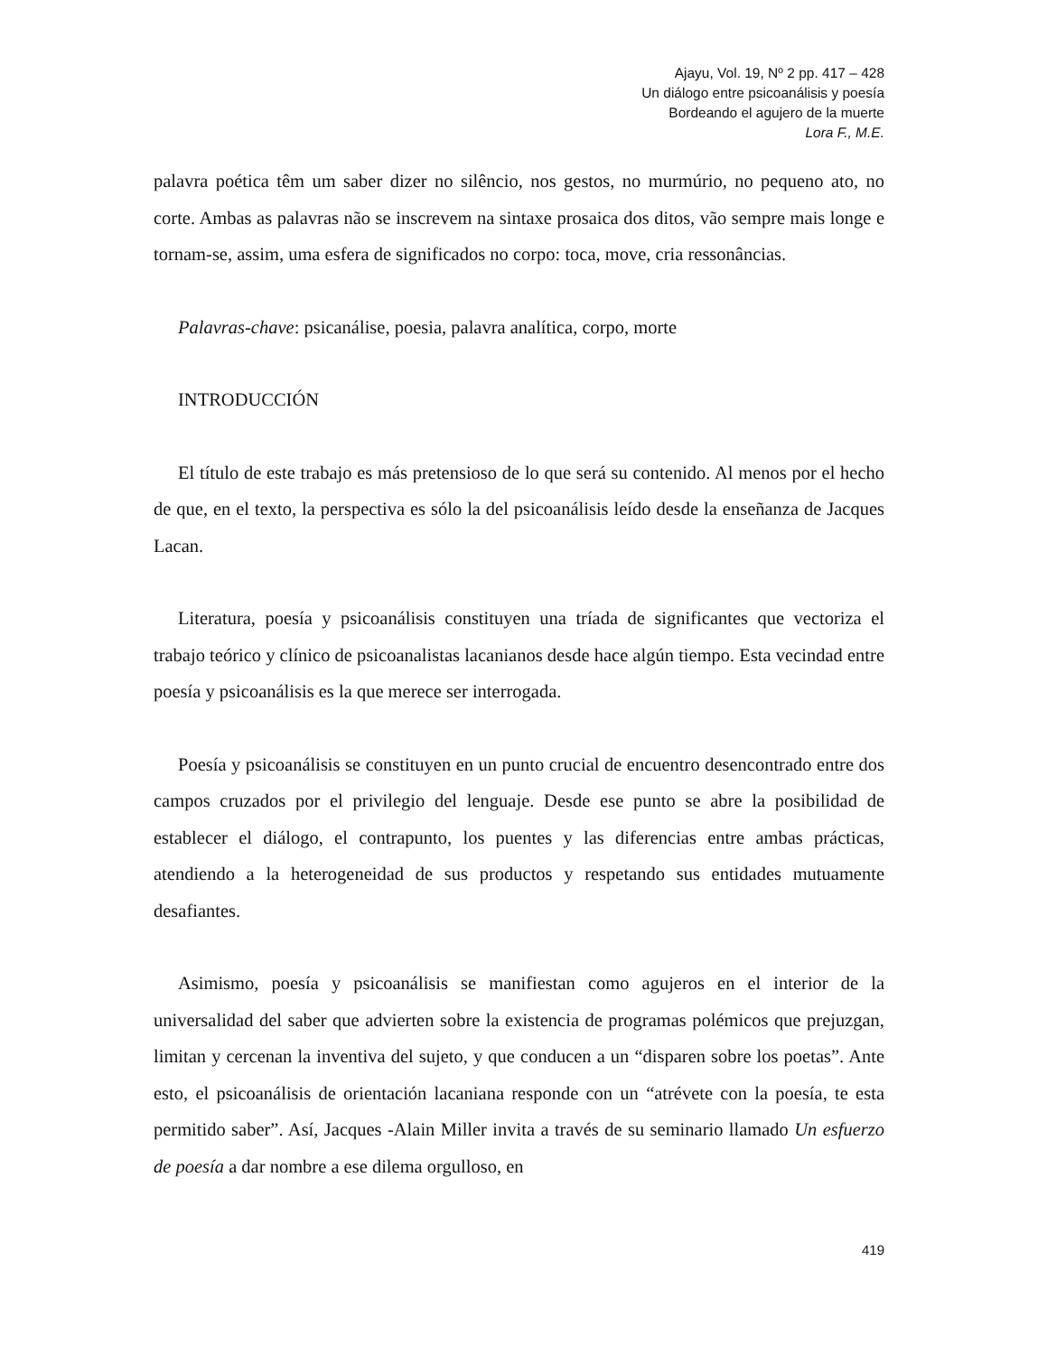Ajayu, Vol. 19, Nº 2 pp. 417 – 428
Un diálogo entre psicoanálisis y poesía
Bordeando el agujero de la muerte
Lora F., M.E.
palavra poética têm um saber dizer no silêncio, nos gestos, no murmúrio, no pequeno ato, no corte. Ambas as palavras não se inscrevem na sintaxe prosaica dos ditos, vão sempre mais longe e tornam-se, assim, uma esfera de significados no corpo: toca, move, cria ressonâncias.
Palavras-chave: psicanálise, poesia, palavra analítica, corpo, morte
INTRODUCCIÓN
El título de este trabajo es más pretensioso de lo que será su contenido. Al menos por el hecho de que, en el texto, la perspectiva es sólo la del psicoanálisis leído desde la enseñanza de Jacques Lacan.
Literatura, poesía y psicoanálisis constituyen una tríada de significantes que vectoriza el trabajo teórico y clínico de psicoanalistas lacanianos desde hace algún tiempo. Esta vecindad entre poesía y psicoanálisis es la que merece ser interrogada.
Poesía y psicoanálisis se constituyen en un punto crucial de encuentro desencontrado entre dos campos cruzados por el privilegio del lenguaje. Desde ese punto se abre la posibilidad de establecer el diálogo, el contrapunto, los puentes y las diferencias entre ambas prácticas, atendiendo a la heterogeneidad de sus productos y respetando sus entidades mutuamente desafiantes.
Asimismo, poesía y psicoanálisis se manifiestan como agujeros en el interior de la universalidad del saber que advierten sobre la existencia de programas polémicos que prejuzgan, limitan y cercenan la inventiva del sujeto, y que conducen a un “disparen sobre los poetas”. Ante esto, el psicoanálisis de orientación lacaniana responde con un “atrévete con la poesía, te esta permitido saber”. Así, Jacques -Alain Miller invita a través de su seminario llamado Un esfuerzo de poesía a dar nombre a ese dilema orgulloso, en
419